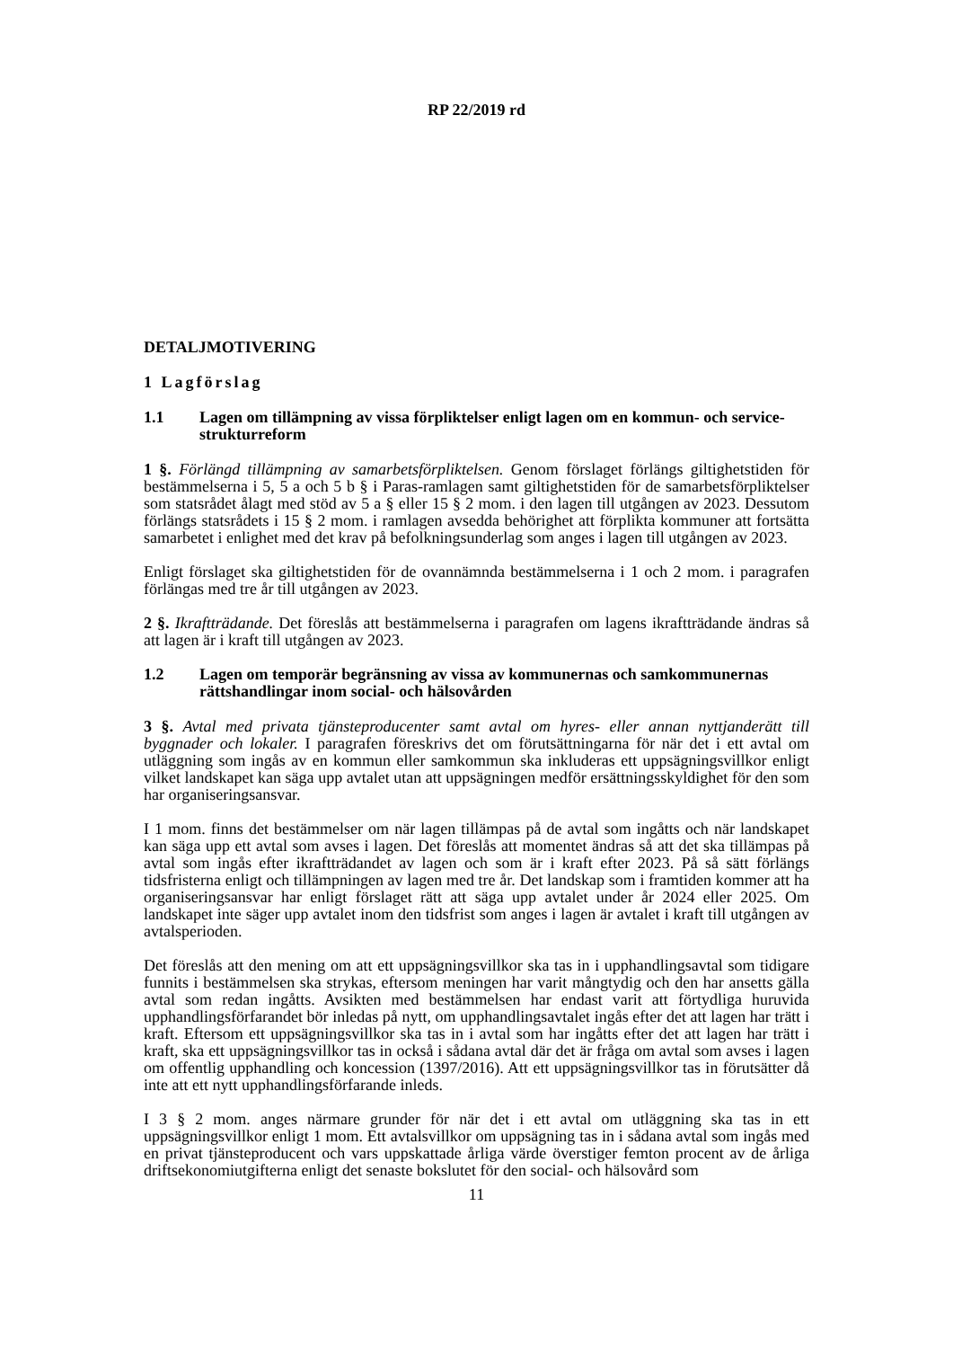RP 22/2019 rd
DETALJMOTIVERING
1 Lagförslag
1.1 Lagen om tillämpning av vissa förpliktelser enligt lagen om en kommun- och service-strukturreform
1 §. Förlängd tillämpning av samarbetsförpliktelsen. Genom förslaget förlängs giltighetstiden för bestämmelserna i 5, 5 a och 5 b § i Paras-ramlagen samt giltighetstiden för de samarbetsförpliktelser som statsrådet ålagt med stöd av 5 a § eller 15 § 2 mom. i den lagen till utgången av 2023. Dessutom förlängs statsrådets i 15 § 2 mom. i ramlagen avsedda behörighet att förplikta kommuner att fortsätta samarbetet i enlighet med det krav på befolkningsunderlag som anges i lagen till utgången av 2023.
Enligt förslaget ska giltighetstiden för de ovannämnda bestämmelserna i 1 och 2 mom. i paragrafen förlängas med tre år till utgången av 2023.
2 §. Ikraftträdande. Det föreslås att bestämmelserna i paragrafen om lagens ikraftträdande ändras så att lagen är i kraft till utgången av 2023.
1.2 Lagen om temporär begränsning av vissa av kommunernas och samkommunernas rättshandlingar inom social- och hälsovården
3 §. Avtal med privata tjänsteproducenter samt avtal om hyres- eller annan nyttjanderätt till byggnader och lokaler. I paragrafen föreskrivs det om förutsättningarna för när det i ett avtal om utläggning som ingås av en kommun eller samkommun ska inkluderas ett uppsägningsvillkor enligt vilket landskapet kan säga upp avtalet utan att uppsägningen medför ersättningsskyldighet för den som har organiseringsansvar.
I 1 mom. finns det bestämmelser om när lagen tillämpas på de avtal som ingåtts och när landskapet kan säga upp ett avtal som avses i lagen. Det föreslås att momentet ändras så att det ska tillämpas på avtal som ingås efter ikraftträdandet av lagen och som är i kraft efter 2023. På så sätt förlängs tidsfristerna enligt och tillämpningen av lagen med tre år. Det landskap som i framtiden kommer att ha organiseringsansvar har enligt förslaget rätt att säga upp avtalet under år 2024 eller 2025. Om landskapet inte säger upp avtalet inom den tidsfrist som anges i lagen är avtalet i kraft till utgången av avtalsperioden.
Det föreslås att den mening om att ett uppsägningsvillkor ska tas in i upphandlingsavtal som tidigare funnits i bestämmelsen ska strykas, eftersom meningen har varit mångtydig och den har ansetts gälla avtal som redan ingåtts. Avsikten med bestämmelsen har endast varit att förtydliga huruvida upphandlingsförfarandet bör inledas på nytt, om upphandlingsavtalet ingås efter det att lagen har trätt i kraft. Eftersom ett uppsägningsvillkor ska tas in i avtal som har ingåtts efter det att lagen har trätt i kraft, ska ett uppsägningsvillkor tas in också i sådana avtal där det är fråga om avtal som avses i lagen om offentlig upphandling och koncession (1397/2016). Att ett uppsägningsvillkor tas in förutsätter då inte att ett nytt upphandlingsförfarande inleds.
I 3 § 2 mom. anges närmare grunder för när det i ett avtal om utläggning ska tas in ett uppsägningsvillkor enligt 1 mom. Ett avtalsvillkor om uppsägning tas in i sådana avtal som ingås med en privat tjänsteproducent och vars uppskattade årliga värde överstiger femton procent av de årliga driftsekonomiutgifterna enligt det senaste bokslutet för den social- och hälsovård som
11